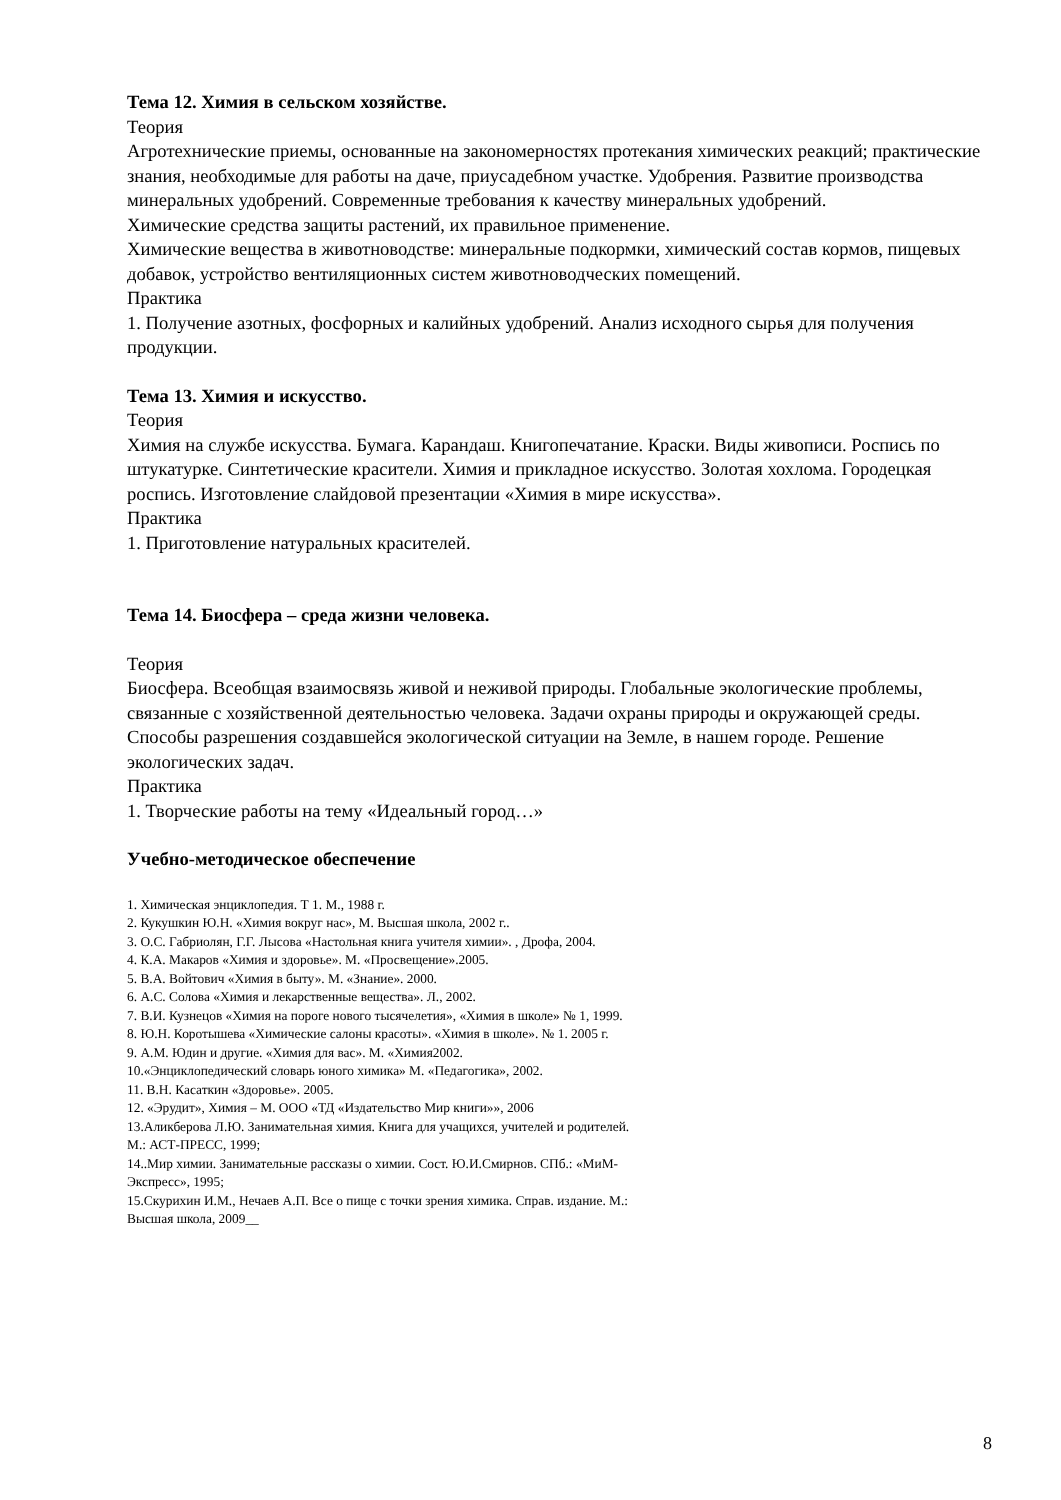Тема 12. Химия в сельском хозяйстве.
Теория
Агротехнические приемы, основанные на закономерностях протекания химических реакций; практические знания, необходимые для работы на даче, приусадебном участке. Удобрения. Развитие производства минеральных удобрений. Современные требования к качеству минеральных удобрений.
Химические средства защиты растений, их правильное применение.
Химические вещества в животноводстве: минеральные подкормки, химический состав кормов, пищевых добавок, устройство вентиляционных систем животноводческих помещений.
Практика
1. Получение азотных, фосфорных и калийных удобрений. Анализ исходного сырья для получения продукции.
Тема 13. Химия и искусство.
Теория
Химия на службе искусства. Бумага. Карандаш. Книгопечатание. Краски. Виды живописи. Роспись по штукатурке. Синтетические красители. Химия и прикладное искусство. Золотая хохлома. Городецкая роспись. Изготовление слайдовой презентации «Химия в мире искусства».
Практика
1. Приготовление натуральных красителей.
Тема 14. Биосфера – среда жизни человека.
Теория
Биосфера. Всеобщая взаимосвязь живой и неживой природы. Глобальные экологические проблемы, связанные с хозяйственной деятельностью человека. Задачи охраны природы и окружающей среды. Способы разрешения создавшейся экологической ситуации на Земле, в нашем городе. Решение экологических задач.
Практика
1. Творческие работы на тему «Идеальный город…»
Учебно-методическое обеспечение
1. Химическая энциклопедия. Т 1. М., 1988 г.
2. Кукушкин Ю.Н. «Химия вокруг нас», М. Высшая школа, 2002 г..
3. О.С. Габриолян, Г.Г. Лысова «Настольная книга учителя химии». , Дрофа, 2004.
4. К.А. Макаров «Химия и здоровье». М. «Просвещение».2005.
5. В.А. Войтович «Химия в быту». М. «Знание». 2000.
6. А.С. Солова «Химия и лекарственные вещества». Л., 2002.
7. В.И. Кузнецов «Химия на пороге нового тысячелетия», «Химия в школе» № 1, 1999.
8. Ю.Н. Коротышева «Химические салоны красоты». «Химия в школе». № 1. 2005 г.
9. А.М. Юдин и другие. «Химия для вас». М. «Химия2002.
10.«Энциклопедический словарь юного химика» М. «Педагогика», 2002.
11. В.Н. Касаткин «Здоровье». 2005.
12. «Эрудит», Химия – М. ООО «ТД «Издательство Мир книги»», 2006
13.Аликберова Л.Ю. Занимательная химия. Книга для учащихся, учителей и родителей.
М.: АСТ-ПРЕСС, 1999;
14..Мир химии. Занимательные рассказы о химии. Сост. Ю.И.Смирнов. СПб.: «МиМ-
Экспресс», 1995;
15.Скурихин И.М., Нечаев А.П. Все о пище с точки зрения химика. Справ. издание. М.:
Высшая школа, 2009__
8